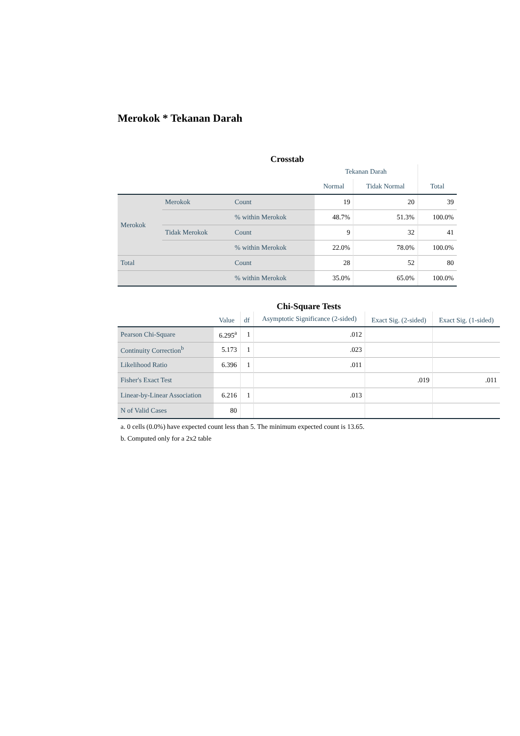Merokok * Tekanan Darah
Crosstab
| | | | Tekanan Darah | | |
| --- | --- | --- | --- | --- | --- |
| | | | Normal | Tidak Normal | Total |
| Merokok | Merokok | Count | 19 | 20 | 39 |
| | | % within Merokok | 48.7% | 51.3% | 100.0% |
| | Tidak Merokok | Count | 9 | 32 | 41 |
| | | % within Merokok | 22.0% | 78.0% | 100.0% |
| Total | | Count | 28 | 52 | 80 |
| | | % within Merokok | 35.0% | 65.0% | 100.0% |
Chi-Square Tests
| | Value | df | Asymptotic Significance (2-sided) | Exact Sig. (2-sided) | Exact Sig. (1-sided) |
| --- | --- | --- | --- | --- | --- |
| Pearson Chi-Square | 6.295<sup>a</sup> | 1 | .012 | | |
| Continuity Correction<sup>b</sup> | 5.173 | 1 | .023 | | |
| Likelihood Ratio | 6.396 | 1 | .011 | | |
| Fisher's Exact Test | | | | .019 | .011 |
| Linear-by-Linear Association | 6.216 | 1 | .013 | | |
| N of Valid Cases | 80 | | | | |
a. 0 cells (0.0%) have expected count less than 5. The minimum expected count is 13.65.
b. Computed only for a 2x2 table